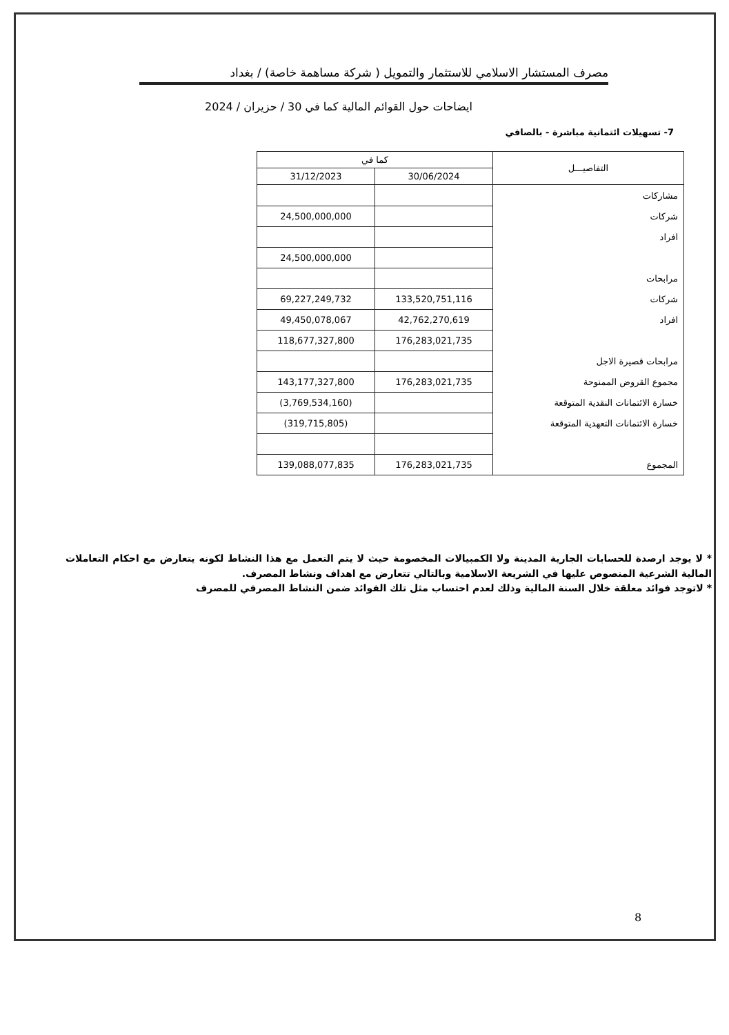مصرف المستشار الاسلامي للاستثمار والتمويل ( شركة مساهمة خاصة) / بغداد
ايضاحات حول القوائم المالية كما في 30 / حزيران / 2024
7- تسهيلات ائتمانية مباشرة - بالصافي
| التفاصيـــل | كما في | |
| --- | --- | --- |
| | 30/06/2024 | 31/12/2023 |
| مشاركات | | |
| شركات | | 24,500,000,000 |
| افراد | | |
| | | 24,500,000,000 |
| مرابحات | | |
| شركات | 133,520,751,116 | 69,227,249,732 |
| افراد | 42,762,270,619 | 49,450,078,067 |
| | 176,283,021,735 | 118,677,327,800 |
| مرابحات قصيرة الاجل | | |
| مجموع القروض الممنوحة | 176,283,021,735 | 143,177,327,800 |
| خسارة الائتمانات النقدية المتوقعة | | (3,769,534,160) |
| خسارة الائتمانات التعهدية المتوقعة | | (319,715,805) |
| المجموع | 176,283,021,735 | 139,088,077,835 |
* لا يوجد ارصدة للحسابات الجارية المدينة ولا الكمبيالات المخصومة حيث لا يتم التعمل مع هذا النشاط لكونه يتعارض مع احكام التعاملات المالية الشرعية المنصوص عليها في الشريعة الاسلامية وبالتالي تتعارض مع اهداف ونشاط المصرف.
* لاتوجد فوائد معلقة خلال السنة المالية وذلك لعدم احتساب مثل تلك الفوائد ضمن النشاط المصرفي للمصرف
8